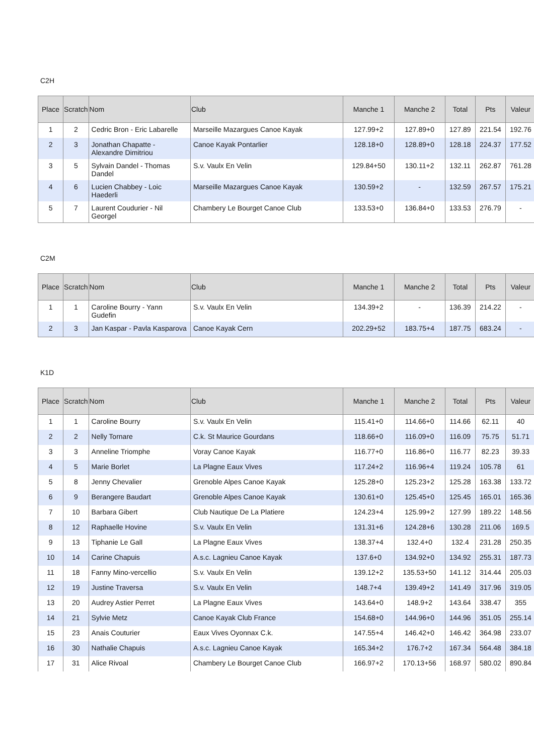C2H
| Place | Scratch | Nom | Club | Manche 1 | Manche 2 | Total | Pts | Valeur |
| --- | --- | --- | --- | --- | --- | --- | --- | --- |
| 1 | 2 | Cedric Bron - Eric Labarelle | Marseille Mazargues Canoe Kayak | 127.99+2 | 127.89+0 | 127.89 | 221.54 | 192.76 |
| 2 | 3 | Jonathan Chapatte - Alexandre Dimitriou | Canoe Kayak Pontarlier | 128.18+0 | 128.89+0 | 128.18 | 224.37 | 177.52 |
| 3 | 5 | Sylvain Dandel - Thomas Dandel | S.v. Vaulx En Velin | 129.84+50 | 130.11+2 | 132.11 | 262.87 | 761.28 |
| 4 | 6 | Lucien Chabbey - Loic Haederli | Marseille Mazargues Canoe Kayak | 130.59+2 | - | 132.59 | 267.57 | 175.21 |
| 5 | 7 | Laurent Coudurier - Nil Georgel | Chambery Le Bourget Canoe Club | 133.53+0 | 136.84+0 | 133.53 | 276.79 | - |
C2M
| Place | Scratch | Nom | Club | Manche 1 | Manche 2 | Total | Pts | Valeur |
| --- | --- | --- | --- | --- | --- | --- | --- | --- |
| 1 | 1 | Caroline Bourry - Yann Gudefin | S.v. Vaulx En Velin | 134.39+2 | - | 136.39 | 214.22 | - |
| 2 | 3 | Jan Kaspar - Pavla Kasparova | Canoe Kayak Cern | 202.29+52 | 183.75+4 | 187.75 | 683.24 | - |
K1D
| Place | Scratch | Nom | Club | Manche 1 | Manche 2 | Total | Pts | Valeur |
| --- | --- | --- | --- | --- | --- | --- | --- | --- |
| 1 | 1 | Caroline Bourry | S.v. Vaulx En Velin | 115.41+0 | 114.66+0 | 114.66 | 62.11 | 40 |
| 2 | 2 | Nelly Tornare | C.k. St Maurice Gourdans | 118.66+0 | 116.09+0 | 116.09 | 75.75 | 51.71 |
| 3 | 3 | Anneline Triomphe | Voray Canoe Kayak | 116.77+0 | 116.86+0 | 116.77 | 82.23 | 39.33 |
| 4 | 5 | Marie Borlet | La Plagne Eaux Vives | 117.24+2 | 116.96+4 | 119.24 | 105.78 | 61 |
| 5 | 8 | Jenny Chevalier | Grenoble Alpes Canoe Kayak | 125.28+0 | 125.23+2 | 125.28 | 163.38 | 133.72 |
| 6 | 9 | Berangere Baudart | Grenoble Alpes Canoe Kayak | 130.61+0 | 125.45+0 | 125.45 | 165.01 | 165.36 |
| 7 | 10 | Barbara Gibert | Club Nautique De La Platiere | 124.23+4 | 125.99+2 | 127.99 | 189.22 | 148.56 |
| 8 | 12 | Raphaelle Hovine | S.v. Vaulx En Velin | 131.31+6 | 124.28+6 | 130.28 | 211.06 | 169.5 |
| 9 | 13 | Tiphanie Le Gall | La Plagne Eaux Vives | 138.37+4 | 132.4+0 | 132.4 | 231.28 | 250.35 |
| 10 | 14 | Carine Chapuis | A.s.c. Lagnieu Canoe Kayak | 137.6+0 | 134.92+0 | 134.92 | 255.31 | 187.73 |
| 11 | 18 | Fanny Mino-vercellio | S.v. Vaulx En Velin | 139.12+2 | 135.53+50 | 141.12 | 314.44 | 205.03 |
| 12 | 19 | Justine Traversa | S.v. Vaulx En Velin | 148.7+4 | 139.49+2 | 141.49 | 317.96 | 319.05 |
| 13 | 20 | Audrey Astier Perret | La Plagne Eaux Vives | 143.64+0 | 148.9+2 | 143.64 | 338.47 | 355 |
| 14 | 21 | Sylvie Metz | Canoe Kayak Club France | 154.68+0 | 144.96+0 | 144.96 | 351.05 | 255.14 |
| 15 | 23 | Anais Couturier | Eaux Vives Oyonnax C.k. | 147.55+4 | 146.42+0 | 146.42 | 364.98 | 233.07 |
| 16 | 30 | Nathalie Chapuis | A.s.c. Lagnieu Canoe Kayak | 165.34+2 | 176.7+2 | 167.34 | 564.48 | 384.18 |
| 17 | 31 | Alice Rivoal | Chambery Le Bourget Canoe Club | 166.97+2 | 170.13+56 | 168.97 | 580.02 | 890.84 |